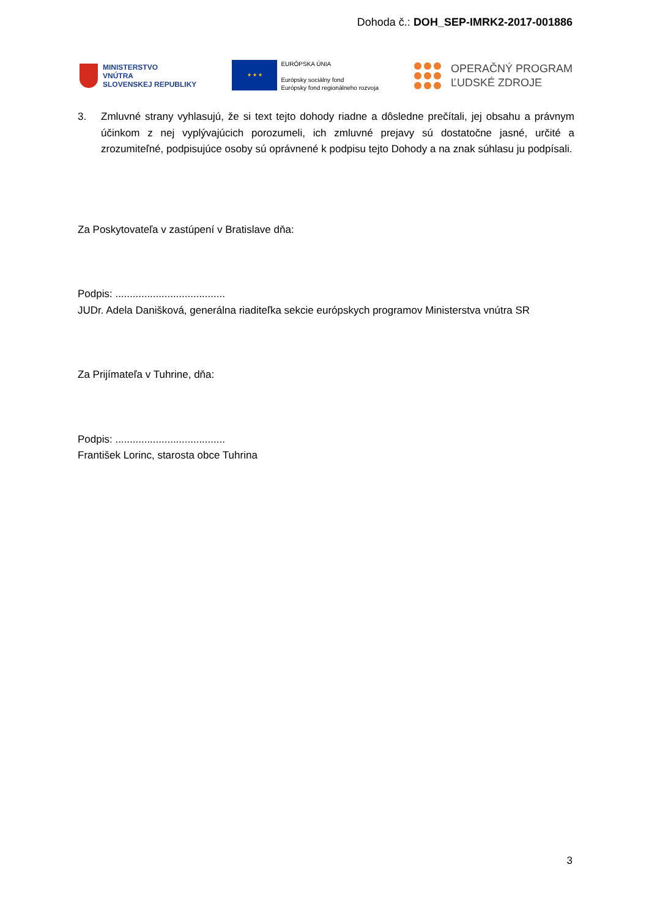Dohoda č.: DOH_SEP-IMRK2-2017-001886
MINISTERSTVO
VNÚTRA
SLOVENSKEJ REPUBLIKY
★ ★ ★
EURÓPSKA ÚNIA
Európsky sociálny fond
Európsky fond regionálneho rozvoja
OPERAČNÝ PROGRAM
ĽUDSKÉ ZDROJE
3. Zmluvné strany vyhlasujú, že si text tejto dohody riadne a dôsledne prečítali, jej obsahu a právnym účinkom z nej vyplývajúcich porozumeli, ich zmluvné prejavy sú dostatočne jasné, určité a zrozumiteľné, podpisujúce osoby sú oprávnené k podpisu tejto Dohody a na znak súhlasu ju podpísali.
Za Poskytovateľa v zastúpení v Bratislave dňa:
Podpis: ......................................
JUDr. Adela Danišková, generálna riaditeľka sekcie európskych programov Ministerstva vnútra SR
Za Prijímateľa v Tuhrine, dňa:
Podpis: ......................................
František Lorinc, starosta obce Tuhrina
3